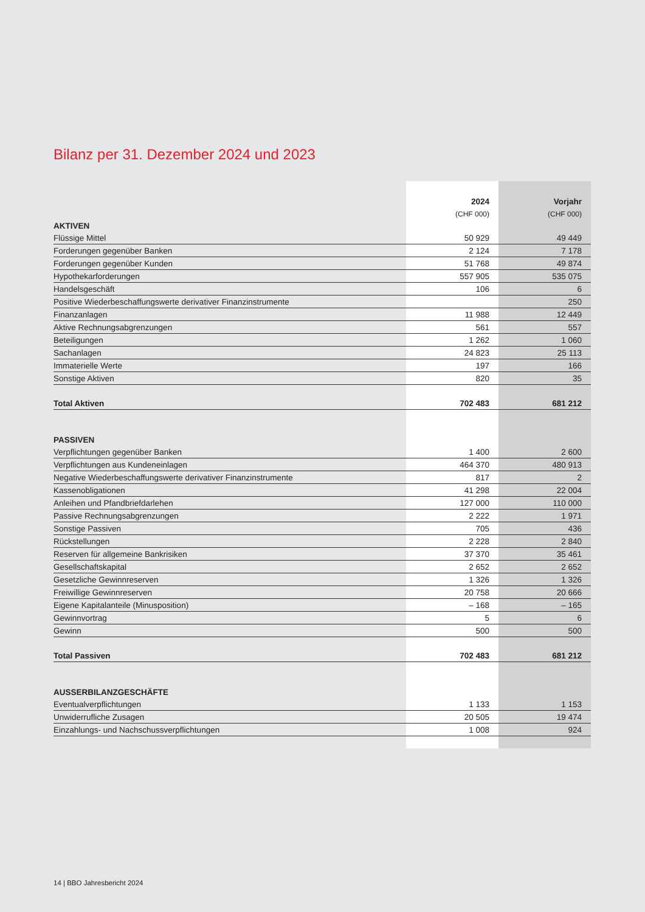Bilanz per 31. Dezember 2024 und 2023
| | 2024 | Vorjahr |
| | (CHF 000) | (CHF 000) |
| AKTIVEN | | |
| Flüssige Mittel | 50 929 | 49 449 |
| Forderungen gegenüber Banken | 2 124 | 7 178 |
| Forderungen gegenüber Kunden | 51 768 | 49 874 |
| Hypothekarforderungen | 557 905 | 535 075 |
| Handelsgeschäft | 106 | 6 |
| Positive Wiederbeschaffungswerte derivativer Finanzinstrumente | | 250 |
| Finanzanlagen | 11 988 | 12 449 |
| Aktive Rechnungsabgrenzungen | 561 | 557 |
| Beteiligungen | 1 262 | 1 060 |
| Sachanlagen | 24 823 | 25 113 |
| Immaterielle Werte | 197 | 166 |
| Sonstige Aktiven | 820 | 35 |
| Total Aktiven | 702 483 | 681 212 |
| PASSIVEN | | |
| Verpflichtungen gegenüber Banken | 1 400 | 2 600 |
| Verpflichtungen aus Kundeneinlagen | 464 370 | 480 913 |
| Negative Wiederbeschaffungswerte derivativer Finanzinstrumente | 817 | 2 |
| Kassenobligationen | 41 298 | 22 004 |
| Anleihen und Pfandbriefdarlehen | 127 000 | 110 000 |
| Passive Rechnungsabgrenzungen | 2 222 | 1 971 |
| Sonstige Passiven | 705 | 436 |
| Rückstellungen | 2 228 | 2 840 |
| Reserven für allgemeine Bankrisiken | 37 370 | 35 461 |
| Gesellschaftskapital | 2 652 | 2 652 |
| Gesetzliche Gewinnreserven | 1 326 | 1 326 |
| Freiwillige Gewinnreserven | 20 758 | 20 666 |
| Eigene Kapitalanteile (Minusposition) | – 168 | – 165 |
| Gewinnvortrag | 5 | 6 |
| Gewinn | 500 | 500 |
| Total Passiven | 702 483 | 681 212 |
| AUSSERBILANZGESCHÄFTE | | |
| Eventualverpflichtungen | 1 133 | 1 153 |
| Unwiderrufliche Zusagen | 20 505 | 19 474 |
| Einzahlungs- und Nachschussverpflichtungen | 1 008 | 924 |
14 | BBO Jahresbericht 2024